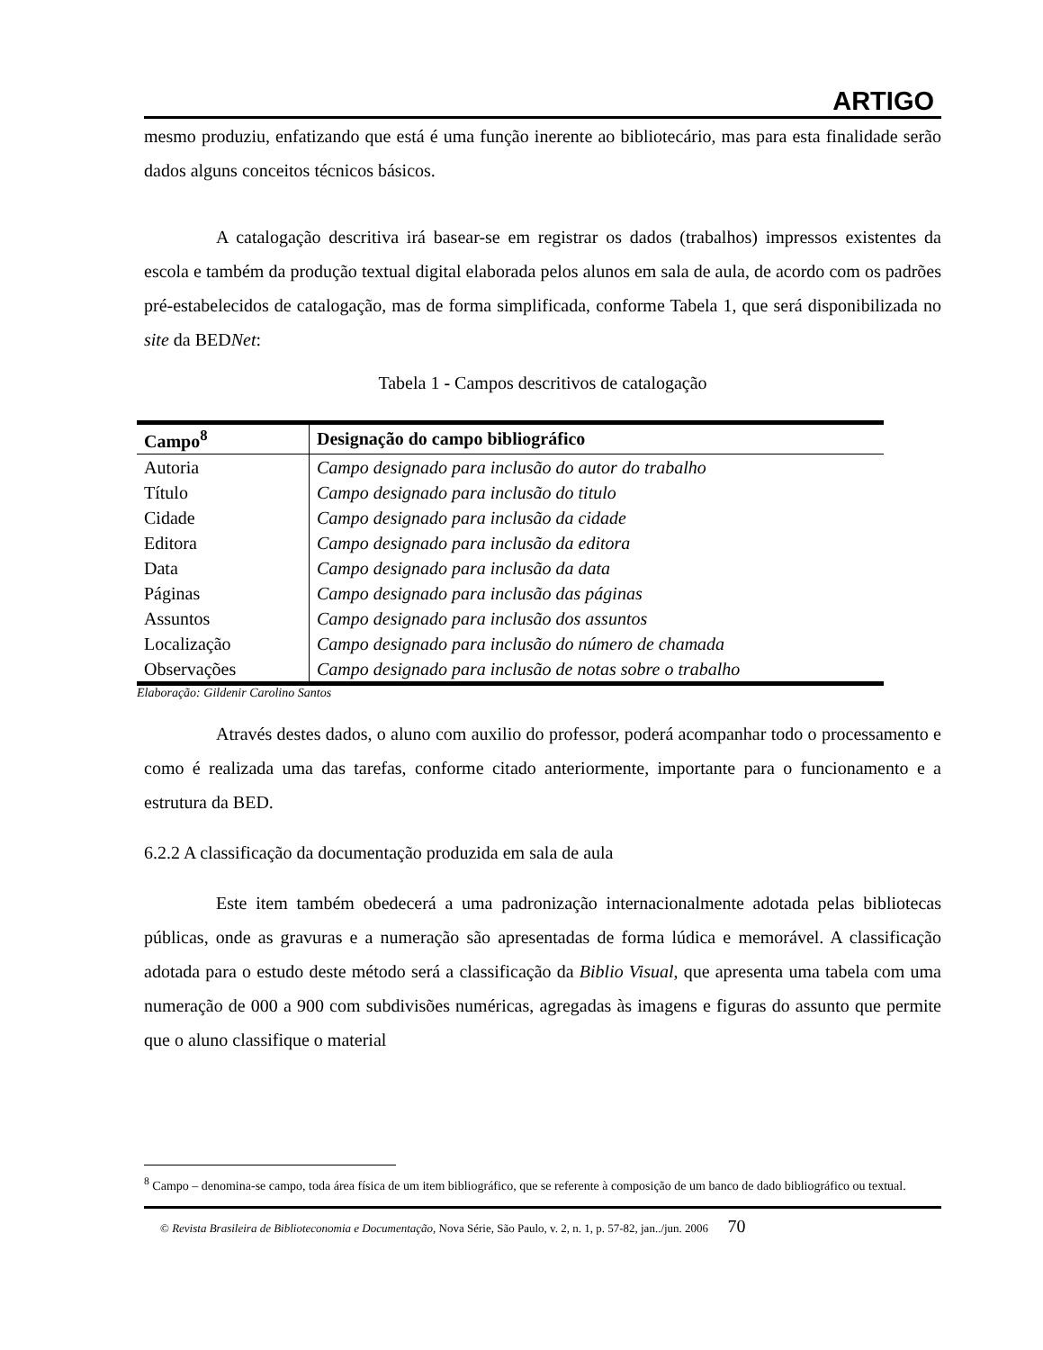ARTIGO
mesmo produziu, enfatizando que está é uma função inerente ao bibliotecário, mas para esta finalidade serão dados alguns conceitos técnicos básicos.
A catalogação descritiva irá basear-se em registrar os dados (trabalhos) impressos existentes da escola e também da produção textual digital elaborada pelos alunos em sala de aula, de acordo com os padrões pré-estabelecidos de catalogação, mas de forma simplificada, conforme Tabela 1, que será disponibilizada no site da BEDNet:
Tabela 1 - Campos descritivos de catalogação
| Campo<sup>8</sup> | Designação do campo bibliográfico |
| --- | --- |
| Autoria | Campo designado para inclusão do autor do trabalho |
| Título | Campo designado para inclusão do titulo |
| Cidade | Campo designado para inclusão da cidade |
| Editora | Campo designado para inclusão da editora |
| Data | Campo designado para inclusão da data |
| Páginas | Campo designado para inclusão das páginas |
| Assuntos | Campo designado para inclusão dos assuntos |
| Localização | Campo designado para inclusão do número de chamada |
| Observações | Campo designado para inclusão de notas sobre o trabalho |
Elaboração: Gildenir Carolino Santos
Através destes dados, o aluno com auxilio do professor, poderá acompanhar todo o processamento e como é realizada uma das tarefas, conforme citado anteriormente, importante para o funcionamento e a estrutura da BED.
6.2.2 A classificação da documentação produzida em sala de aula
Este item também obedecerá a uma padronização internacionalmente adotada pelas bibliotecas públicas, onde as gravuras e a numeração são apresentadas de forma lúdica e memorável. A classificação adotada para o estudo deste método será a classificação da Biblio Visual, que apresenta uma tabela com uma numeração de 000 a 900 com subdivisões numéricas, agregadas às imagens e figuras do assunto que permite que o aluno classifique o material
<sup>8</sup> Campo – denomina-se campo, toda área física de um item bibliográfico, que se referente à composição de um banco de dado bibliográfico ou textual.
© Revista Brasileira de Biblioteconomia e Documentação, Nova Série, São Paulo, v. 2, n. 1, p. 57-82, jan../jun. 2006 70